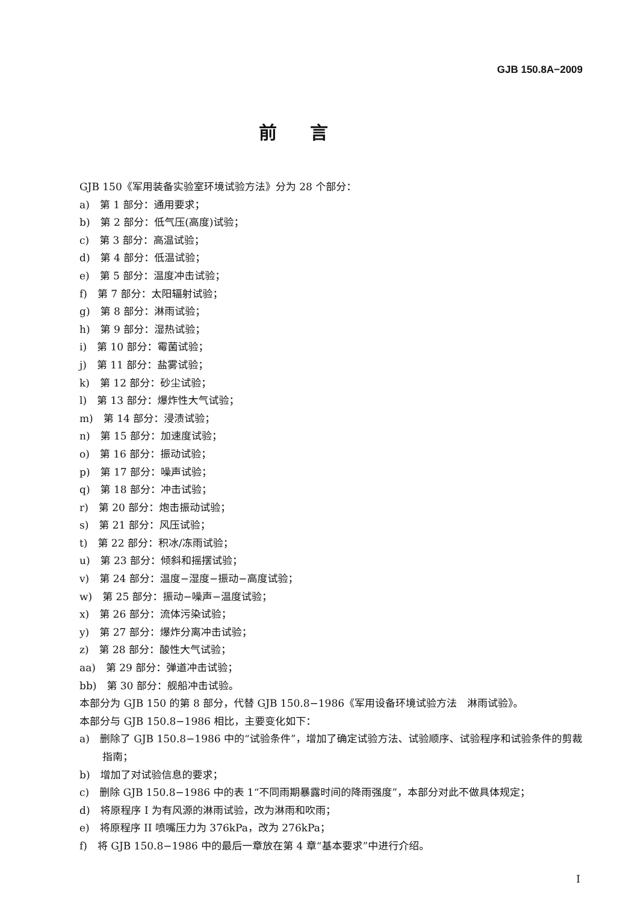GJB 150.8A−2009
前言
GJB 150《军用装备实验室环境试验方法》分为 28 个部分：
a)　第 1 部分：通用要求；
b)　第 2 部分：低气压(高度)试验；
c)　第 3 部分：高温试验；
d)　第 4 部分：低温试验；
e)　第 5 部分：温度冲击试验；
f)　第 7 部分：太阳辐射试验；
g)　第 8 部分：淋雨试验；
h)　第 9 部分：湿热试验；
i)　第 10 部分：霉菌试验；
j)　第 11 部分：盐雾试验；
k)　第 12 部分：砂尘试验；
l)　第 13 部分：爆炸性大气试验；
m)　第 14 部分：浸渍试验；
n)　第 15 部分：加速度试验；
o)　第 16 部分：振动试验；
p)　第 17 部分：噪声试验；
q)　第 18 部分：冲击试验；
r)　第 20 部分：炮击振动试验；
s)　第 21 部分：风压试验；
t)　第 22 部分：积冰/冻雨试验；
u)　第 23 部分：倾斜和摇摆试验；
v)　第 24 部分：温度−湿度−振动−高度试验；
w)　第 25 部分：振动−噪声−温度试验；
x)　第 26 部分：流体污染试验；
y)　第 27 部分：爆炸分离冲击试验；
z)　第 28 部分：酸性大气试验；
aa)　第 29 部分：弹道冲击试验；
bb)　第 30 部分：舰船冲击试验。
本部分为 GJB 150 的第 8 部分，代替 GJB 150.8−1986《军用设备环境试验方法　淋雨试验》。
本部分与 GJB 150.8−1986 相比，主要变化如下：
a)　删除了 GJB 150.8−1986 中的“试验条件”，增加了确定试验方法、试验顺序、试验程序和试验条件的剪裁指南；
b)　增加了对试验信息的要求；
c)　删除 GJB 150.8−1986 中的表 1“不同雨期暴露时间的降雨强度”，本部分对此不做具体规定；
d)　将原程序 I 为有风源的淋雨试验，改为淋雨和吹雨；
e)　将原程序 II 喷嘴压力为 376kPa，改为 276kPa；
f)　将 GJB 150.8−1986 中的最后一章放在第 4 章“基本要求”中进行介绍。
I